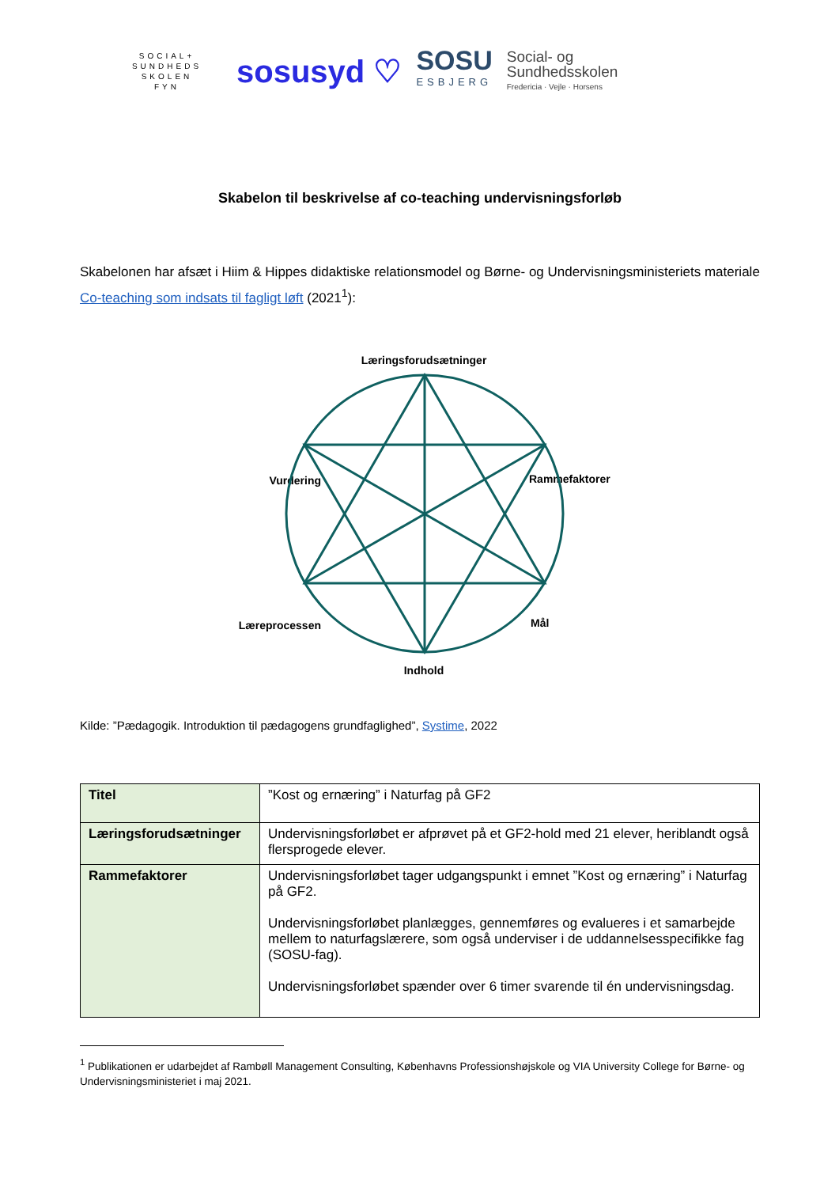SOCIAL+
SUNDHEDS
SKOLEN
FYN
sosusyd ♡
SOSU
ESBJERG
Social- og
Sundhedsskolen
Fredericia · Vejle · Horsens
Skabelon til beskrivelse af co-teaching undervisningsforløb
Skabelonen har afsæt i Hiim & Hippes didaktiske relationsmodel og Børne- og Undervisningsministeriets materiale Co-teaching som indsats til fagligt løft (2021<sup>1</sup>):
Læringsforudsætninger
Vurdering
Rammefaktorer
Læreprocessen
Mål
Indhold
Kilde: ”Pædagogik. Introduktion til pædagogens grundfaglighed”, Systime, 2022
| Titel | ”Kost og ernæring” i Naturfag på GF2 |
| Læringsforudsætninger | Undervisningsforløbet er afprøvet på et GF2-hold med 21 elever, heriblandt også flersprogede elever. |
| Rammefaktorer | Undervisningsforløbet tager udgangspunkt i emnet ”Kost og ernæring” i Naturfag på GF2. Undervisningsforløbet planlægges, gennemføres og evalueres i et samarbejde mellem to naturfagslærere, som også underviser i de uddannelsesspecifikke fag (SOSU-fag). Undervisningsforløbet spænder over 6 timer svarende til én undervisningsdag. |
<sup>1</sup> Publikationen er udarbejdet af Rambøll Management Consulting, Københavns Professionshøjskole og VIA University College for Børne- og Undervisningsministeriet i maj 2021.